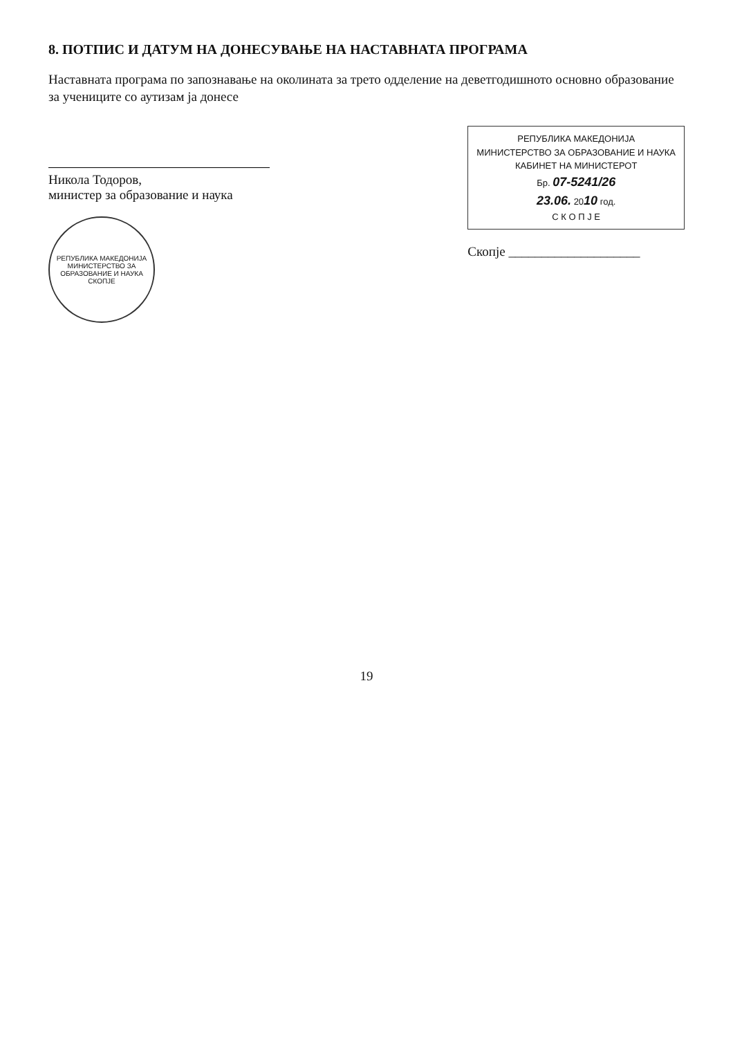8. ПОТПИС И ДАТУМ НА ДОНЕСУВАЊЕ НА НАСТАВНАТА ПРОГРАМА
Наставната програма по запознавање на околината за трето одделение на деветгодишното основно образование за учениците со аутизам ја донесе
Никола Тодоров,
министер за образование и наука
РЕПУБЛИКА МАКЕДОНИЈА
МИНИСТЕРСТВО ЗА ОБРАЗОВАНИЕ И НАУКА
СКОПЈЕ
РЕПУБЛИКА МАКЕДОНИЈА
МИНИСТЕРСТВО ЗА ОБРАЗОВАНИЕ И НАУКА
КАБИНЕТ НА МИНИСТЕРОТ
Бр. 07-5241/26
23.06. 2010 год.
С К О П Ј Е
Скопје ____________________
19